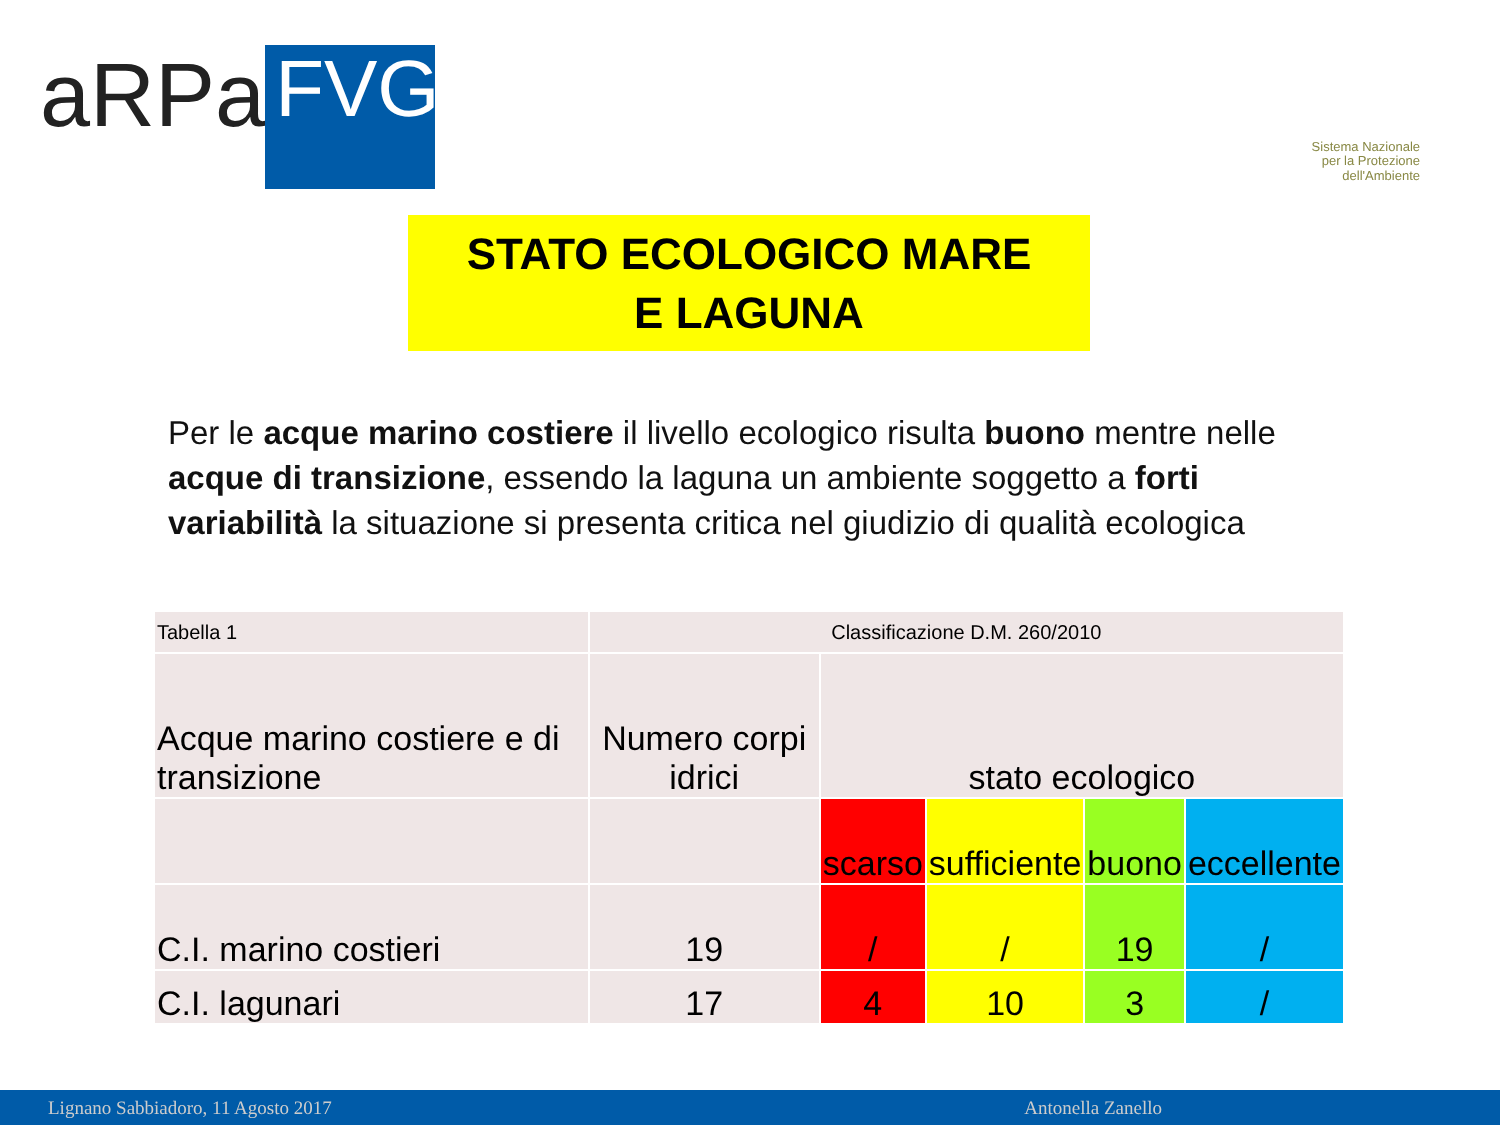aRPa
FVG
Sistema Nazionale
per la Protezione
dell'Ambiente
STATO ECOLOGICO MARE
E LAGUNA
Per le acque marino costiere il livello ecologico risulta buono mentre nelle acque di transizione, essendo la laguna un ambiente soggetto a forti variabilità la situazione si presenta critica nel giudizio di qualità ecologica
| Tabella 1 | Classificazione D.M. 260/2010 | | | | |
| Acque marino costiere e di transizione | Numero corpi idrici | stato ecologico | | | |
| | | scarso | sufficiente | buono | eccellente |
| C.I. marino costieri | 19 | / | / | 19 | / |
| C.I. lagunari | 17 | 4 | 10 | 3 | / |
Lignano Sabbiadoro, 11 Agosto 2017 Antonella Zanello